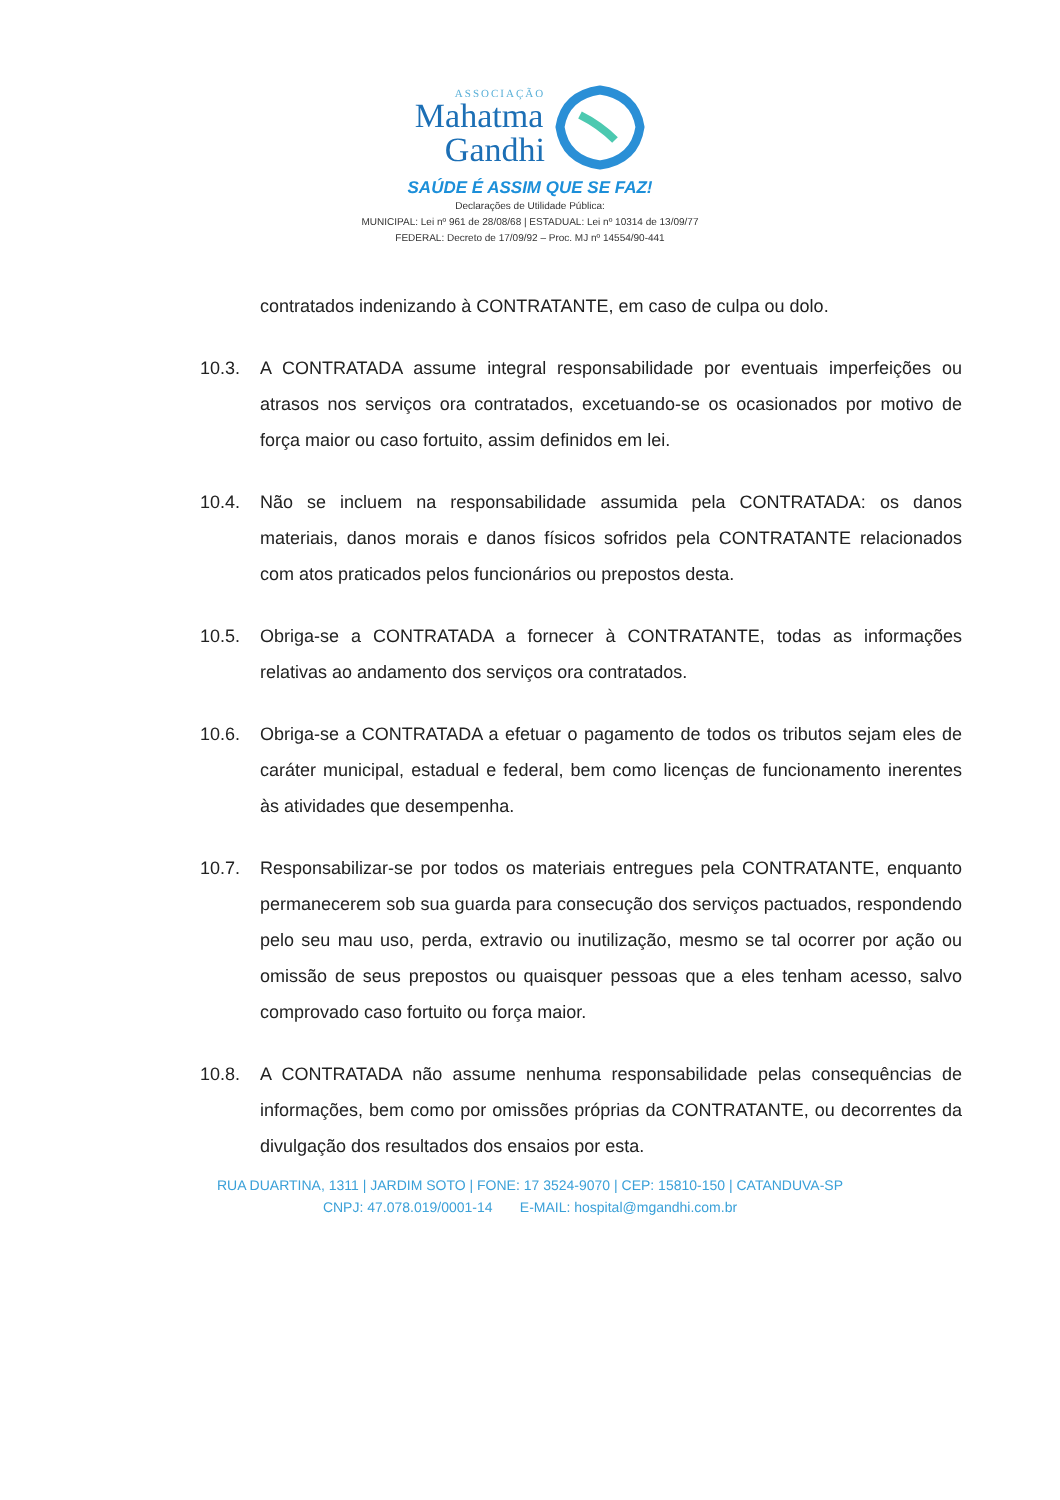ASSOCIAÇÃO
Mahatma
Gandhi
SAÚDE É ASSIM QUE SE FAZ!
Declarações de Utilidade Pública:
MUNICIPAL: Lei nº 961 de 28/08/68 | ESTADUAL: Lei nº 10314 de 13/09/77
FEDERAL: Decreto de 17/09/92 – Proc. MJ nº 14554/90-441
contratados indenizando à CONTRATANTE, em caso de culpa ou dolo.
10.3. A CONTRATADA assume integral responsabilidade por eventuais imperfeições ou atrasos nos serviços ora contratados, excetuando-se os ocasionados por motivo de força maior ou caso fortuito, assim definidos em lei.
10.4. Não se incluem na responsabilidade assumida pela CONTRATADA: os danos materiais, danos morais e danos físicos sofridos pela CONTRATANTE relacionados com atos praticados pelos funcionários ou prepostos desta.
10.5. Obriga-se a CONTRATADA a fornecer à CONTRATANTE, todas as informações relativas ao andamento dos serviços ora contratados.
10.6. Obriga-se a CONTRATADA a efetuar o pagamento de todos os tributos sejam eles de caráter municipal, estadual e federal, bem como licenças de funcionamento inerentes às atividades que desempenha.
10.7. Responsabilizar-se por todos os materiais entregues pela CONTRATANTE, enquanto permanecerem sob sua guarda para consecução dos serviços pactuados, respondendo pelo seu mau uso, perda, extravio ou inutilização, mesmo se tal ocorrer por ação ou omissão de seus prepostos ou quaisquer pessoas que a eles tenham acesso, salvo comprovado caso fortuito ou força maior.
10.8. A CONTRATADA não assume nenhuma responsabilidade pelas consequências de informações, bem como por omissões próprias da CONTRATANTE, ou decorrentes da divulgação dos resultados dos ensaios por esta.
RUA DUARTINA, 1311 | JARDIM SOTO | FONE: 17 3524-9070 | CEP: 15810-150 | CATANDUVA-SP
CNPJ: 47.078.019/0001-14 E-MAIL: hospital@mgandhi.com.br